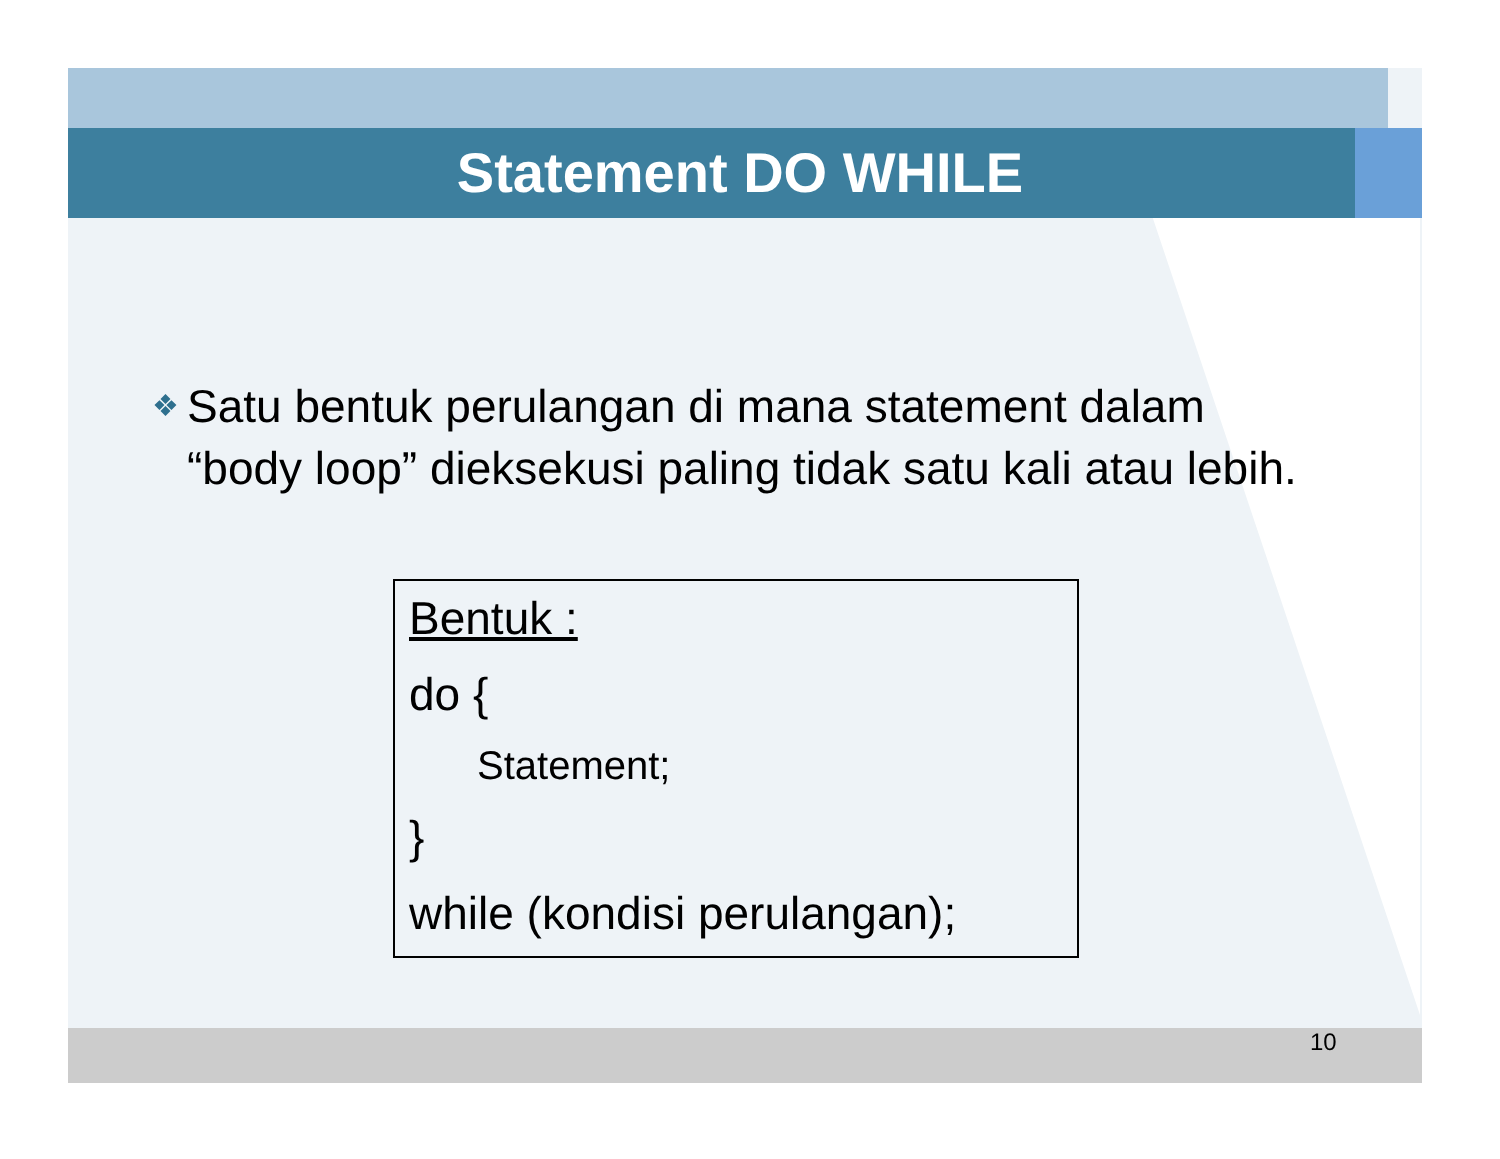Statement DO WHILE
❖ Satu bentuk perulangan di mana statement dalam “body loop” dieksekusi paling tidak satu kali atau lebih.
Bentuk :
do {
Statement;
}
while (kondisi perulangan);
10